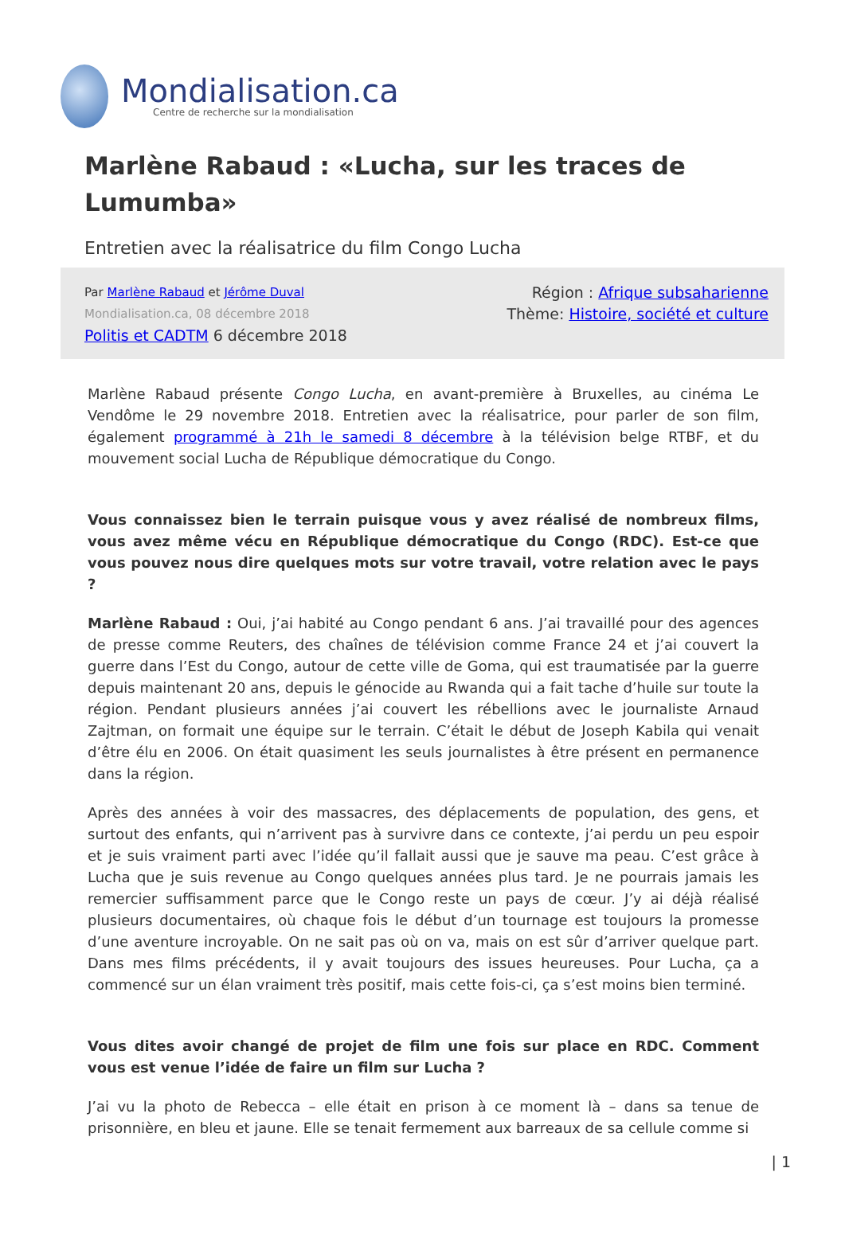Mondialisation.ca
Centre de recherche sur la mondialisation
Marlène Rabaud : «Lucha, sur les traces de Lumumba»
Entretien avec la réalisatrice du film Congo Lucha
Par Marlène Rabaud et Jérôme Duval
Mondialisation.ca, 08 décembre 2018
Politis et CADTM 6 décembre 2018
Région : Afrique subsaharienne
Thème: Histoire, société et culture
Marlène Rabaud présente Congo Lucha, en avant-première à Bruxelles, au cinéma Le Vendôme le 29 novembre 2018. Entretien avec la réalisatrice, pour parler de son film, également programmé à 21h le samedi 8 décembre à la télévision belge RTBF, et du mouvement social Lucha de République démocratique du Congo.
Vous connaissez bien le terrain puisque vous y avez réalisé de nombreux films, vous avez même vécu en République démocratique du Congo (RDC). Est-ce que vous pouvez nous dire quelques mots sur votre travail, votre relation avec le pays ?
Marlène Rabaud : Oui, j’ai habité au Congo pendant 6 ans. J’ai travaillé pour des agences de presse comme Reuters, des chaînes de télévision comme France 24 et j’ai couvert la guerre dans l’Est du Congo, autour de cette ville de Goma, qui est traumatisée par la guerre depuis maintenant 20 ans, depuis le génocide au Rwanda qui a fait tache d’huile sur toute la région. Pendant plusieurs années j’ai couvert les rébellions avec le journaliste Arnaud Zajtman, on formait une équipe sur le terrain. C’était le début de Joseph Kabila qui venait d’être élu en 2006. On était quasiment les seuls journalistes à être présent en permanence dans la région.
Après des années à voir des massacres, des déplacements de population, des gens, et surtout des enfants, qui n’arrivent pas à survivre dans ce contexte, j’ai perdu un peu espoir et je suis vraiment parti avec l’idée qu’il fallait aussi que je sauve ma peau. C’est grâce à Lucha que je suis revenue au Congo quelques années plus tard. Je ne pourrais jamais les remercier suffisamment parce que le Congo reste un pays de cœur. J’y ai déjà réalisé plusieurs documentaires, où chaque fois le début d’un tournage est toujours la promesse d’une aventure incroyable. On ne sait pas où on va, mais on est sûr d’arriver quelque part. Dans mes films précédents, il y avait toujours des issues heureuses. Pour Lucha, ça a commencé sur un élan vraiment très positif, mais cette fois-ci, ça s’est moins bien terminé.
Vous dites avoir changé de projet de film une fois sur place en RDC. Comment vous est venue l’idée de faire un film sur Lucha ?
J’ai vu la photo de Rebecca – elle était en prison à ce moment là – dans sa tenue de prisonnière, en bleu et jaune. Elle se tenait fermement aux barreaux de sa cellule comme si
| 1